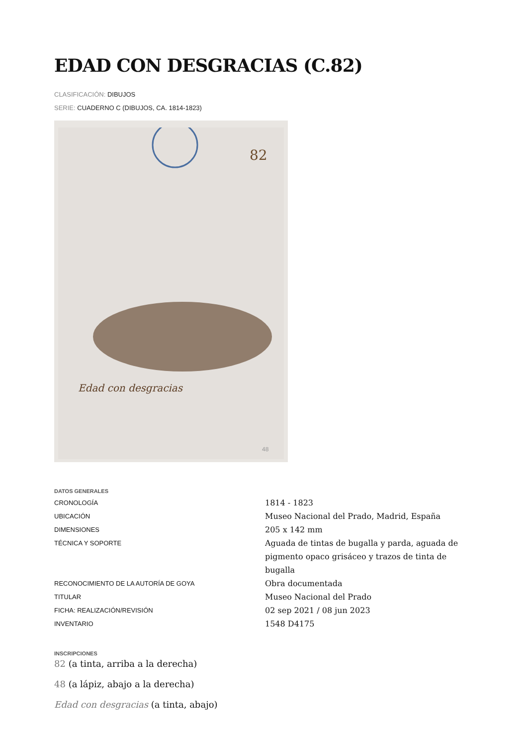EDAD CON DESGRACIAS (C.82)
CLASIFICACIÓN: DIBUJOS
SERIE: CUADERNO C (DIBUJOS, CA. 1814-1823)
82
Edad con desgracias
48
DATOS GENERALES
| CRONOLOGÍA | 1814 - 1823 |
| UBICACIÓN | Museo Nacional del Prado, Madrid, España |
| DIMENSIONES | 205 x 142 mm |
| TÉCNICA Y SOPORTE | Aguada de tintas de bugalla y parda, aguada de pigmento opaco grisáceo y trazos de tinta de bugalla |
| RECONOCIMIENTO DE LA AUTORÍA DE GOYA | Obra documentada |
| TITULAR | Museo Nacional del Prado |
| FICHA: REALIZACIÓN/REVISIÓN | 02 sep 2021 / 08 jun 2023 |
| INVENTARIO | 1548 D4175 |
INSCRIPCIONES
82 (a tinta, arriba a la derecha)
48 (a lápiz, abajo a la derecha)
Edad con desgracias (a tinta, abajo)